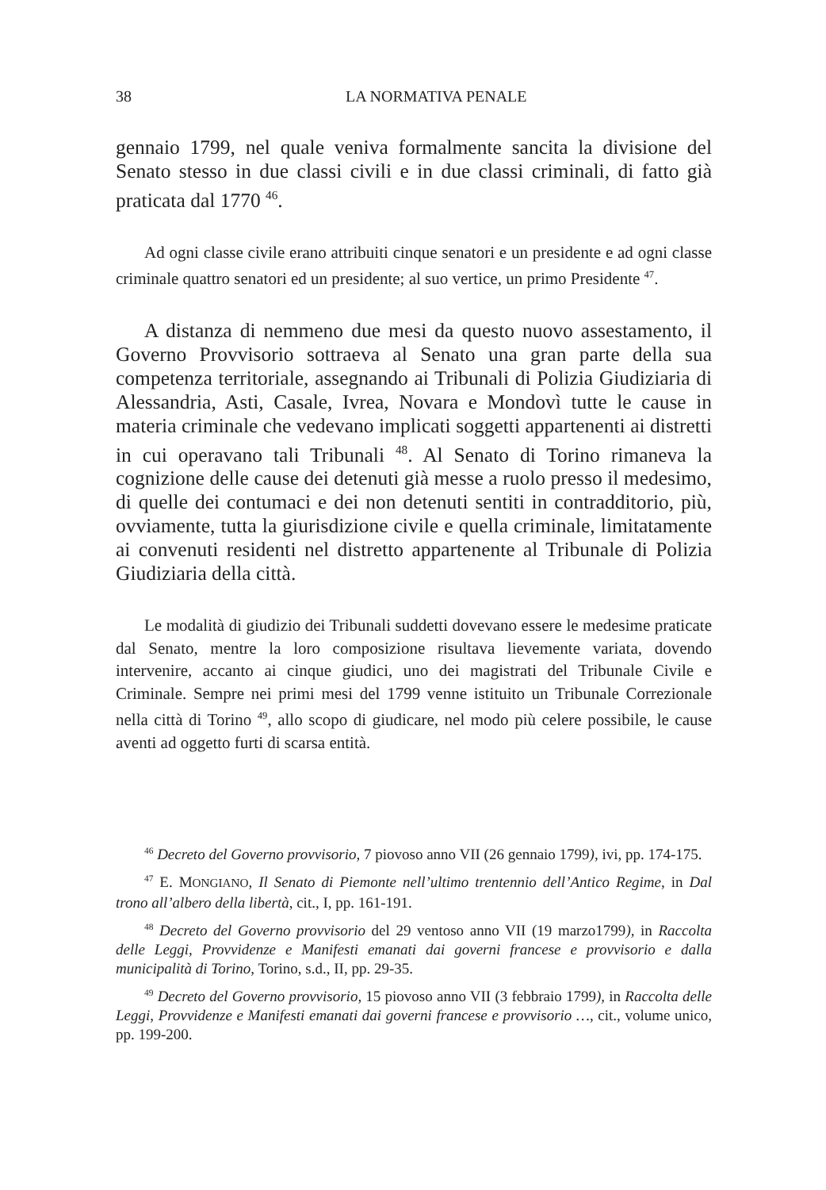38 LA NORMATIVA PENALE
gennaio 1799, nel quale veniva formalmente sancita la divisione del Senato stesso in due classi civili e in due classi criminali, di fatto già praticata dal 1770 <sup>46</sup>.
Ad ogni classe civile erano attribuiti cinque senatori e un presidente e ad ogni classe criminale quattro senatori ed un presidente; al suo vertice, un primo Presidente <sup>47</sup>.
A distanza di nemmeno due mesi da questo nuovo assestamento, il Governo Provvisorio sottraeva al Senato una gran parte della sua competenza territoriale, assegnando ai Tribunali di Polizia Giudiziaria di Alessandria, Asti, Casale, Ivrea, Novara e Mondovì tutte le cause in materia criminale che vedevano implicati soggetti appartenenti ai distretti in cui operavano tali Tribunali <sup>48</sup>. Al Senato di Torino rimaneva la cognizione delle cause dei detenuti già messe a ruolo presso il medesimo, di quelle dei contumaci e dei non detenuti sentiti in contradditorio, più, ovviamente, tutta la giurisdizione civile e quella criminale, limitatamente ai convenuti residenti nel distretto appartenente al Tribunale di Polizia Giudiziaria della città.
Le modalità di giudizio dei Tribunali suddetti dovevano essere le medesime praticate dal Senato, mentre la loro composizione risultava lievemente variata, dovendo intervenire, accanto ai cinque giudici, uno dei magistrati del Tribunale Civile e Criminale. Sempre nei primi mesi del 1799 venne istituito un Tribunale Correzionale nella città di Torino <sup>49</sup>, allo scopo di giudicare, nel modo più celere possibile, le cause aventi ad oggetto furti di scarsa entità.
<sup>46</sup> Decreto del Governo provvisorio, 7 piovoso anno VII (26 gennaio 1799), ivi, pp. 174-175.
<sup>47</sup> E. MONGIANO, Il Senato di Piemonte nell’ultimo trentennio dell’Antico Regime, in Dal trono all’albero della libertà, cit., I, pp. 161-191.
<sup>48</sup> Decreto del Governo provvisorio del 29 ventoso anno VII (19 marzo1799), in Raccolta delle Leggi, Provvidenze e Manifesti emanati dai governi francese e provvisorio e dalla municipalità di Torino, Torino, s.d., II, pp. 29-35.
<sup>49</sup> Decreto del Governo provvisorio, 15 piovoso anno VII (3 febbraio 1799), in Raccolta delle Leggi, Provvidenze e Manifesti emanati dai governi francese e provvisorio …, cit., volume unico, pp. 199-200.